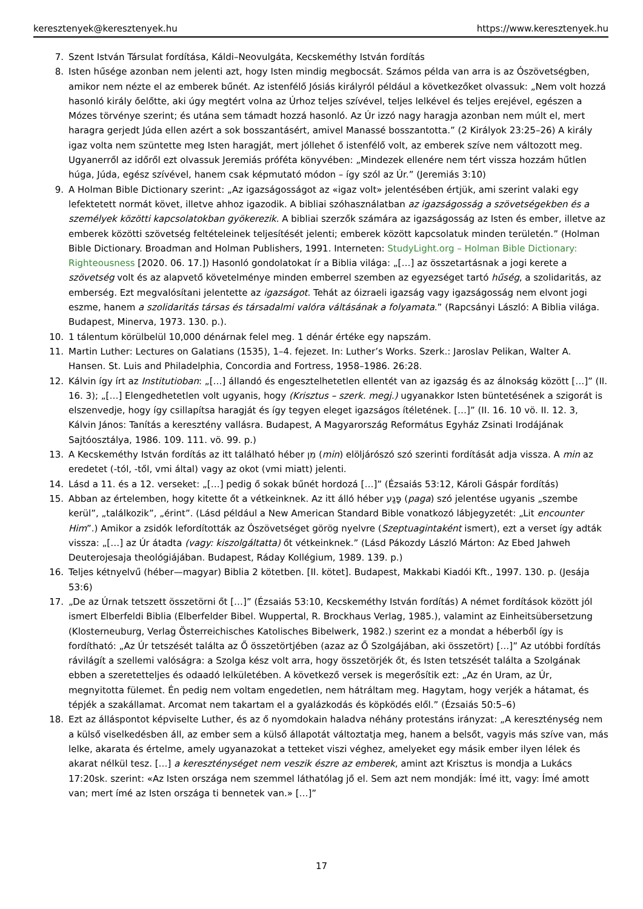keresztenyek@keresztenyek.hu https://www.keresztenyek.hu
7. Szent István Társulat fordítása, Káldi–Neovulgáta, Kecskeméthy István fordítás
8. Isten hűsége azonban nem jelenti azt, hogy Isten mindig megbocsát. Számos példa van arra is az Ószövetségben, amikor nem nézte el az emberek bűnét. Az istenfélő Jósiás királyról például a következőket olvassuk: „Nem volt hozzá hasonló király őelőtte, aki úgy megtért volna az Úrhoz teljes szívével, teljes lelkével és teljes erejével, egészen a Mózes törvénye szerint; és utána sem támadt hozzá hasonló. Az Úr izzó nagy haragja azonban nem múlt el, mert haragra gerjedt Júda ellen azért a sok bosszantásért, amivel Manassé bosszantotta.” (2 Királyok 23:25–26) A király igaz volta nem szüntette meg Isten haragját, mert jóllehet ő istenfélő volt, az emberek szíve nem változott meg. Ugyanerről az időről ezt olvassuk Jeremiás próféta könyvében: „Mindezek ellenére nem tért vissza hozzám hűtlen húga, Júda, egész szívével, hanem csak képmutató módon – így szól az Úr.” (Jeremiás 3:10)
9. A Holman Bible Dictionary szerint: „Az igazságosságot az «igaz volt» jelentésében értjük, ami szerint valaki egy lefektetett normát követ, illetve ahhoz igazodik. A bibliai szóhasználatban az igazságosság a szövetségekben és a személyek közötti kapcsolatokban gyökerezik. A bibliai szerzők számára az igazságosság az Isten és ember, illetve az emberek közötti szövetség feltételeinek teljesítését jelenti; emberek között kapcsolatuk minden területén.” (Holman Bible Dictionary. Broadman and Holman Publishers, 1991. Interneten: StudyLight.org – Holman Bible Dictionary: Righteousness [2020. 06. 17.]) Hasonló gondolatokat ír a Biblia világa: „[…] az összetartásnak a jogi kerete a szövetség volt és az alapvető követelménye minden emberrel szemben az egyezséget tartó hűség, a szolidaritás, az emberség. Ezt megvalósítani jelentette az igazságot. Tehát az óizraeli igazság vagy igazságosság nem elvont jogi eszme, hanem a szolidaritás társas és társadalmi valóra váltásának a folyamata.” (Rapcsányi László: A Biblia világa. Budapest, Minerva, 1973. 130. p.).
10. 1 tálentum körülbelül 10,000 dénárnak felel meg. 1 dénár értéke egy napszám.
11. Martin Luther: Lectures on Galatians (1535), 1–4. fejezet. In: Luther’s Works. Szerk.: Jaroslav Pelikan, Walter A. Hansen. St. Luis and Philadelphia, Concordia and Fortress, 1958–1986. 26:28.
12. Kálvin így írt az Institutioban: „[…] állandó és engesztelhetetlen ellentét van az igazság és az álnokság között […]” (II. 16. 3); „[…] Elengedhetetlen volt ugyanis, hogy (Krisztus – szerk. megj.) ugyanakkor Isten büntetésének a szigorát is elszenvedje, hogy így csillapítsa haragját és így tegyen eleget igazságos ítéletének. […]” (II. 16. 10 vö. II. 12. 3, Kálvin János: Tanítás a keresztény vallásra. Budapest, A Magyarország Református Egyház Zsinati Irodájának Sajtóosztálya, 1986. 109. 111. vö. 99. p.)
13. A Kecskeméthy István fordítás az itt található héber מִן (min) elöljárószó szó szerinti fordítását adja vissza. A min az eredetet (-tól, -től, vmi által) vagy az okot (vmi miatt) jelenti.
14. Lásd a 11. és a 12. verseket: „[…] pedig ő sokak bűnét hordozá […]” (Ézsaiás 53:12, Károli Gáspár fordítás)
15. Abban az értelemben, hogy kitette őt a vétkeinknek. Az itt álló héber פָּגַע (paga) szó jelentése ugyanis „szembe kerül”, „találkozik”, „érint”. (Lásd például a New American Standard Bible vonatkozó lábjegyzetét: „Lit encounter Him”.) Amikor a zsidók lefordították az Ószövetséget görög nyelvre (Szeptuagintaként ismert), ezt a verset így adták vissza: „[…] az Úr átadta (vagy: kiszolgáltatta) őt vétkeinknek.” (Lásd Pákozdy László Márton: Az Ebed Jahweh Deuterojesaja theológiájában. Budapest, Ráday Kollégium, 1989. 139. p.)
16. Teljes kétnyelvű (héber—magyar) Biblia 2 kötetben. [II. kötet]. Budapest, Makkabi Kiadói Kft., 1997. 130. p. (Jesája 53:6)
17. „De az Úrnak tetszett összetörni őt […]” (Ézsaiás 53:10, Kecskeméthy István fordítás) A német fordítások között jól ismert Elberfeldi Biblia (Elberfelder Bibel. Wuppertal, R. Brockhaus Verlag, 1985.), valamint az Einheitsübersetzung (Klosterneuburg, Verlag Österreichisches Katolisches Bibelwerk, 1982.) szerint ez a mondat a héberből így is fordítható: „Az Úr tetszését találta az Ő összetörtjében (azaz az Ő Szolgájában, aki összetört) […]” Az utóbbi fordítás rávilágít a szellemi valóságra: a Szolga kész volt arra, hogy összetörjék őt, és Isten tetszését találta a Szolgának ebben a szeretetteljes és odaadó lelkületében. A következő versek is megerősítik ezt: „Az én Uram, az Úr, megnyitotta fülemet. Én pedig nem voltam engedetlen, nem hátráltam meg. Hagytam, hogy verjék a hátamat, és tépjék a szakállamat. Arcomat nem takartam el a gyalázkodás és köpködés elől.” (Ézsaiás 50:5–6)
18. Ezt az álláspontot képviselte Luther, és az ő nyomdokain haladva néhány protestáns irányzat: „A kereszténység nem a külső viselkedésben áll, az ember sem a külső állapotát változtatja meg, hanem a belsőt, vagyis más szíve van, más lelke, akarata és értelme, amely ugyanazokat a tetteket viszi véghez, amelyeket egy másik ember ilyen lélek és akarat nélkül tesz. […] a kereszténységet nem veszik észre az emberek, amint azt Krisztus is mondja a Lukács 17:20sk. szerint: «Az Isten országa nem szemmel láthatólag jő el. Sem azt nem mondják: Ímé itt, vagy: Ímé amott van; mert ímé az Isten országa ti bennetek van.» […]”
17